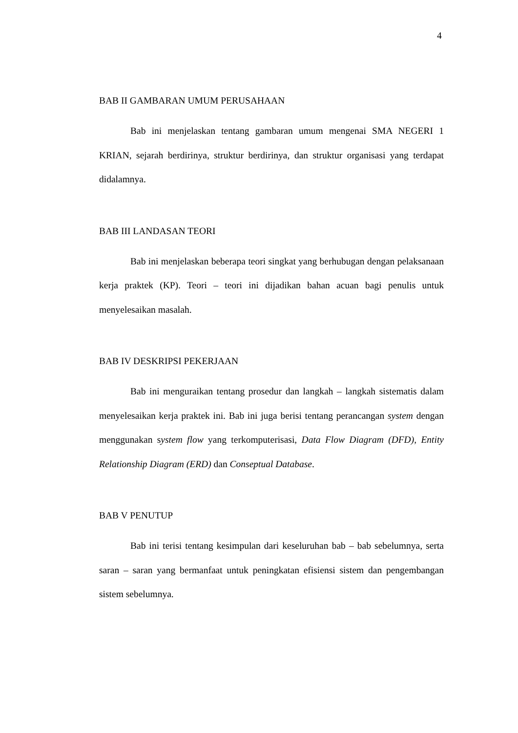4
BAB II GAMBARAN UMUM PERUSAHAAN
Bab ini menjelaskan tentang gambaran umum mengenai SMA NEGERI 1 KRIAN, sejarah berdirinya, struktur berdirinya, dan struktur organisasi yang terdapat didalamnya.
BAB III LANDASAN TEORI
Bab ini menjelaskan beberapa teori singkat yang berhubugan dengan pelaksanaan kerja praktek (KP). Teori – teori ini dijadikan bahan acuan bagi penulis untuk menyelesaikan masalah.
BAB IV DESKRIPSI PEKERJAAN
Bab ini menguraikan tentang prosedur dan langkah – langkah sistematis dalam menyelesaikan kerja praktek ini. Bab ini juga berisi tentang perancangan system dengan menggunakan system flow yang terkomputerisasi, Data Flow Diagram (DFD), Entity Relationship Diagram (ERD) dan Conseptual Database.
BAB V PENUTUP
Bab ini terisi tentang kesimpulan dari keseluruhan bab – bab sebelumnya, serta saran – saran yang bermanfaat untuk peningkatan efisiensi sistem dan pengembangan sistem sebelumnya.